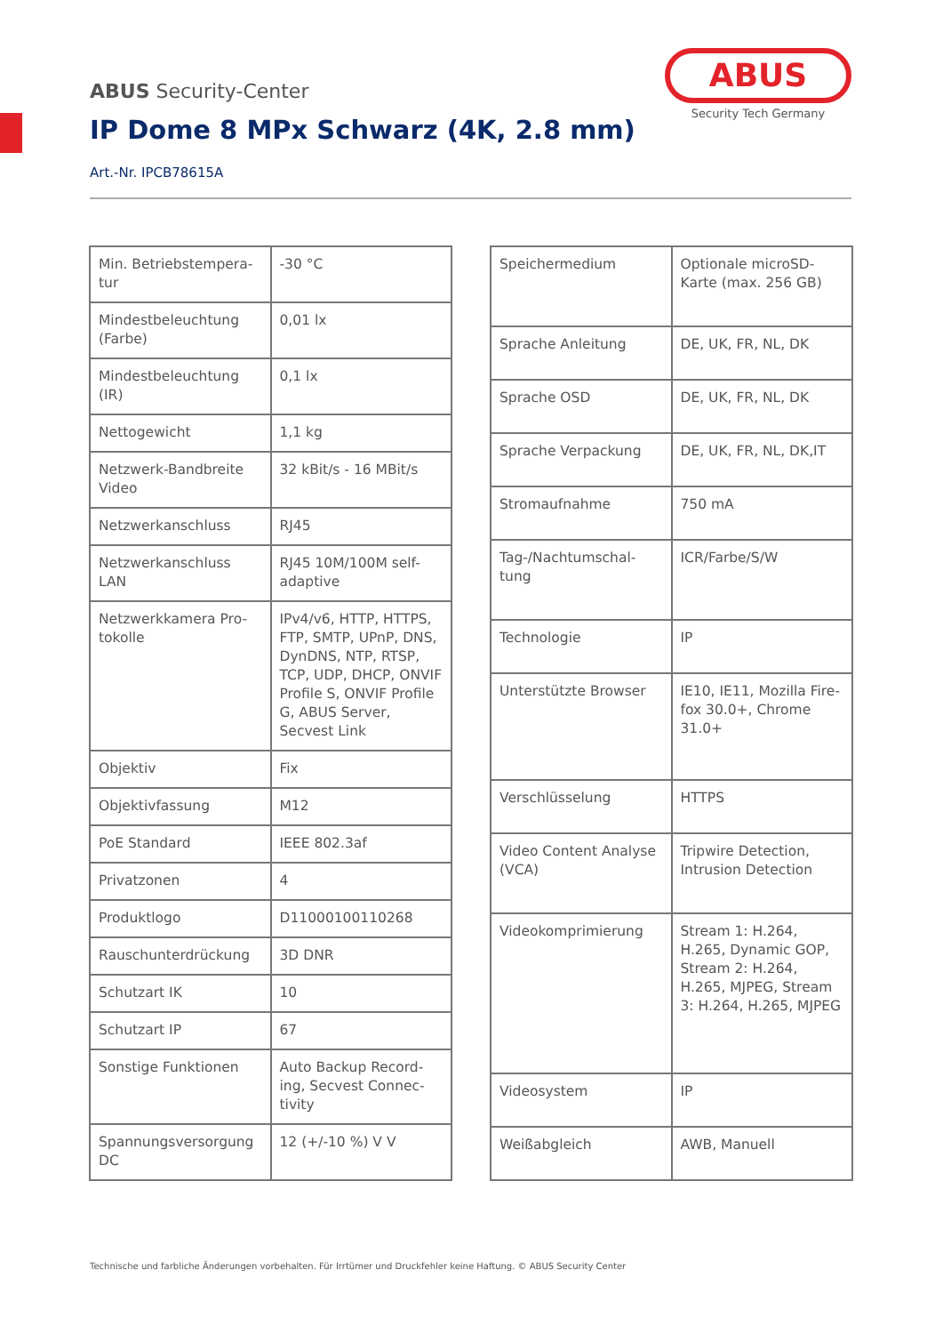ABUS Security-Center
IP Dome 8 MPx Schwarz (4K, 2.8 mm)
Art.-Nr. IPCB78615A
ABUS
Security Tech Germany
| Min. Betriebstempera-tur | -30 °C |
| Mindestbeleuchtung (Farbe) | 0,01 lx |
| Mindestbeleuchtung (IR) | 0,1 lx |
| Nettogewicht | 1,1 kg |
| Netzwerk-Bandbreite Video | 32 kBit/s - 16 MBit/s |
| Netzwerkanschluss | RJ45 |
| Netzwerkanschluss LAN | RJ45 10M/100M self-adaptive |
| Netzwerkkamera Pro-tokolle | IPv4/v6, HTTP, HTTPS, FTP, SMTP, UPnP, DNS, DynDNS, NTP, RTSP, TCP, UDP, DHCP, ONVIF Profile S, ONVIF Profile G, ABUS Server, Secvest Link |
| Objektiv | Fix |
| Objektivfassung | M12 |
| PoE Standard | IEEE 802.3af |
| Privatzonen | 4 |
| Produktlogo | D11000100110268 |
| Rauschunterdrückung | 3D DNR |
| Schutzart IK | 10 |
| Schutzart IP | 67 |
| Sonstige Funktionen | Auto Backup Record-ing, Secvest Connec-tivity |
| Spannungsversorgung DC | 12 (+/-10 %) V V |
| Speichermedium | Optionale microSD-Karte (max. 256 GB) |
| Sprache Anleitung | DE, UK, FR, NL, DK |
| Sprache OSD | DE, UK, FR, NL, DK |
| Sprache Verpackung | DE, UK, FR, NL, DK,IT |
| Stromaufnahme | 750 mA |
| Tag-/Nachtumschal-tung | ICR/Farbe/S/W |
| Technologie | IP |
| Unterstützte Browser | IE10, IE11, Mozilla Fire-fox 30.0+, Chrome 31.0+ |
| Verschlüsselung | HTTPS |
| Video Content Analyse (VCA) | Tripwire Detection, Intrusion Detection |
| Videokomprimierung | Stream 1: H.264, H.265, Dynamic GOP, Stream 2: H.264, H.265, MJPEG, Stream 3: H.264, H.265, MJPEG |
| Videosystem | IP |
| Weißabgleich | AWB, Manuell |
Technische und farbliche Änderungen vorbehalten. Für Irrtümer und Druckfehler keine Haftung. © ABUS Security Center